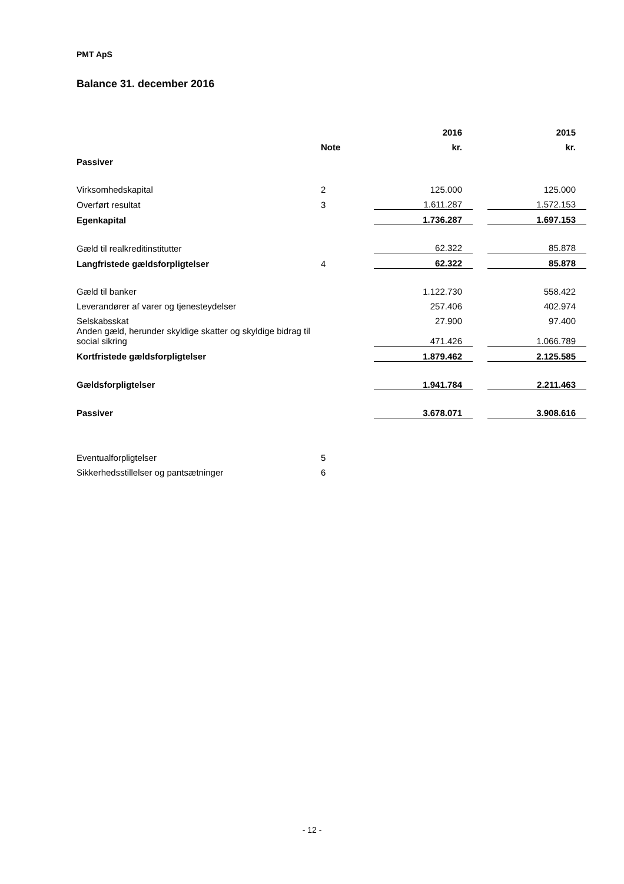PMT ApS
Balance 31. december 2016
| | | 2016 | | 2015 |
| --- | --- | --- | --- | --- |
| | Note | kr. | | kr. |
| Passiver | | | | |
| Virksomhedskapital | 2 | 125.000 | | 125.000 |
| Overført resultat | 3 | 1.611.287 | | 1.572.153 |
| Egenkapital | | 1.736.287 | | 1.697.153 |
| Gæld til realkreditinstitutter | | 62.322 | | 85.878 |
| Langfristede gældsforpligtelser | 4 | 62.322 | | 85.878 |
| Gæld til banker | | 1.122.730 | | 558.422 |
| Leverandører af varer og tjenesteydelser | | 257.406 | | 402.974 |
| Selskabsskat | | 27.900 | | 97.400 |
| Anden gæld, herunder skyldige skatter og skyldige bidrag til social sikring | | 471.426 | | 1.066.789 |
| Kortfristede gældsforpligtelser | | 1.879.462 | | 2.125.585 |
| Gældsforpligtelser | | 1.941.784 | | 2.211.463 |
| Passiver | | 3.678.071 | | 3.908.616 |
| Eventualforpligtelser | 5 | | | |
| Sikkerhedsstillelser og pantsætninger | 6 | | | |
- 12 -